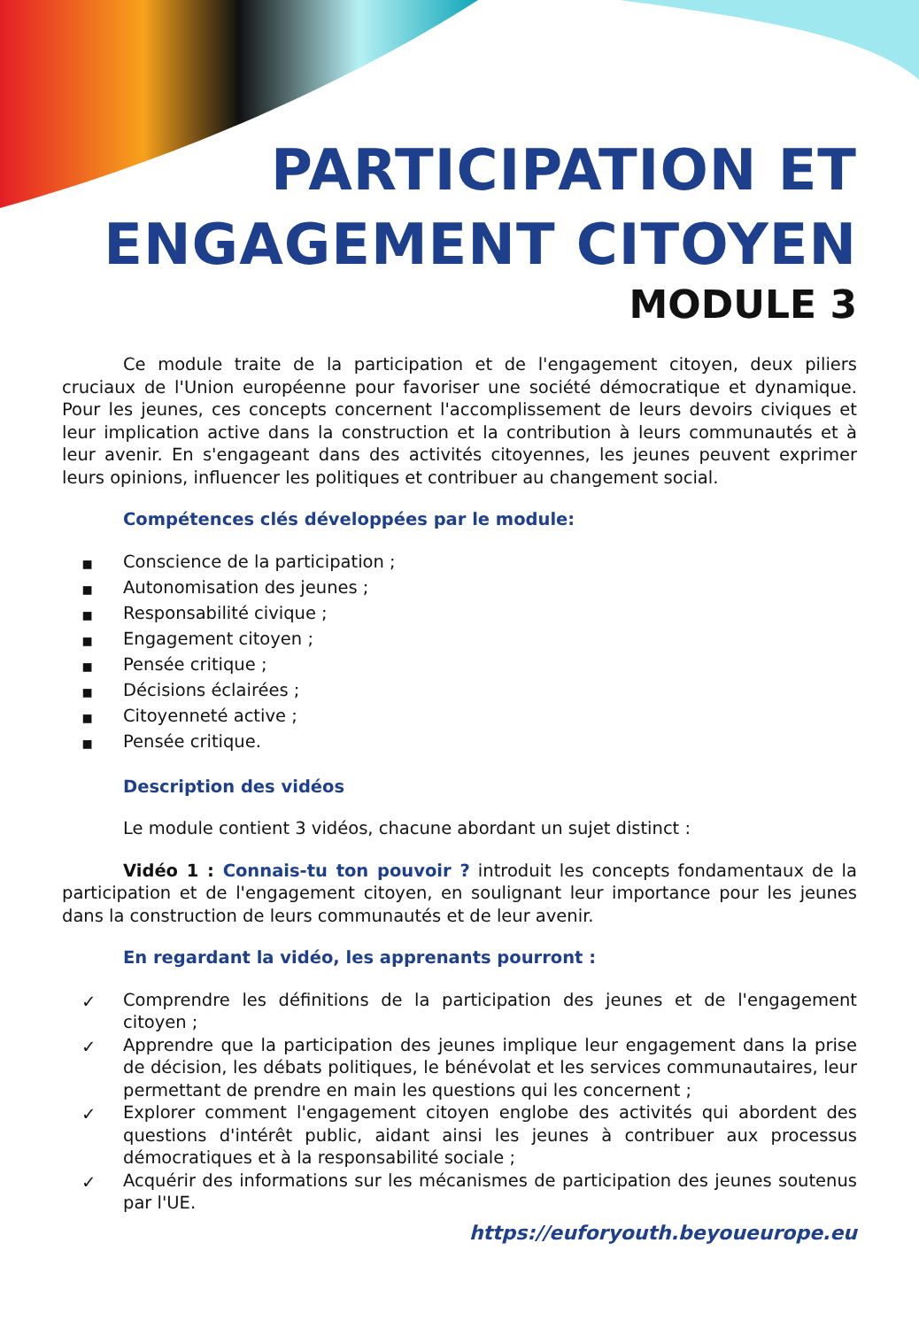PARTICIPATION ET ENGAGEMENT CITOYEN
MODULE 3
Ce module traite de la participation et de l'engagement citoyen, deux piliers cruciaux de l'Union européenne pour favoriser une société démocratique et dynamique. Pour les jeunes, ces concepts concernent l'accomplissement de leurs devoirs civiques et leur implication active dans la construction et la contribution à leurs communautés et à leur avenir. En s'engageant dans des activités citoyennes, les jeunes peuvent exprimer leurs opinions, influencer les politiques et contribuer au changement social.
Compétences clés développées par le module:
▪ Conscience de la participation ;
▪ Autonomisation des jeunes ;
▪ Responsabilité civique ;
▪ Engagement citoyen ;
▪ Pensée critique ;
▪ Décisions éclairées ;
▪ Citoyenneté active ;
▪ Pensée critique.
Description des vidéos
Le module contient 3 vidéos, chacune abordant un sujet distinct :
Vidéo 1 : Connais-tu ton pouvoir ? introduit les concepts fondamentaux de la participation et de l'engagement citoyen, en soulignant leur importance pour les jeunes dans la construction de leurs communautés et de leur avenir.
En regardant la vidéo, les apprenants pourront :
✓ Comprendre les définitions de la participation des jeunes et de l'engagement citoyen ;
✓ Apprendre que la participation des jeunes implique leur engagement dans la prise de décision, les débats politiques, le bénévolat et les services communautaires, leur permettant de prendre en main les questions qui les concernent ;
✓ Explorer comment l'engagement citoyen englobe des activités qui abordent des questions d'intérêt public, aidant ainsi les jeunes à contribuer aux processus démocratiques et à la responsabilité sociale ;
✓ Acquérir des informations sur les mécanismes de participation des jeunes soutenus par l'UE.
https://euforyouth.beyoueurope.eu